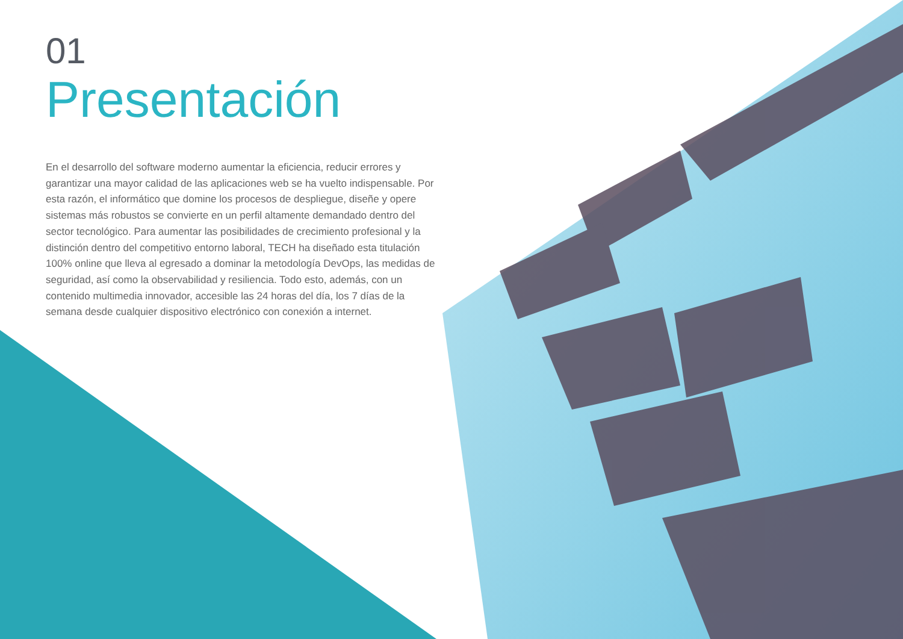01
Presentación
En el desarrollo del software moderno aumentar la eficiencia, reducir errores y garantizar una mayor calidad de las aplicaciones web se ha vuelto indispensable. Por esta razón, el informático que domine los procesos de despliegue, diseñe y opere sistemas más robustos se convierte en un perfil altamente demandado dentro del sector tecnológico. Para aumentar las posibilidades de crecimiento profesional y la distinción dentro del competitivo entorno laboral, TECH ha diseñado esta titulación 100% online que lleva al egresado a dominar la metodología DevOps, las medidas de seguridad, así como la observabilidad y resiliencia. Todo esto, además, con un contenido multimedia innovador, accesible las 24 horas del día, los 7 días de la semana desde cualquier dispositivo electrónico con conexión a internet.